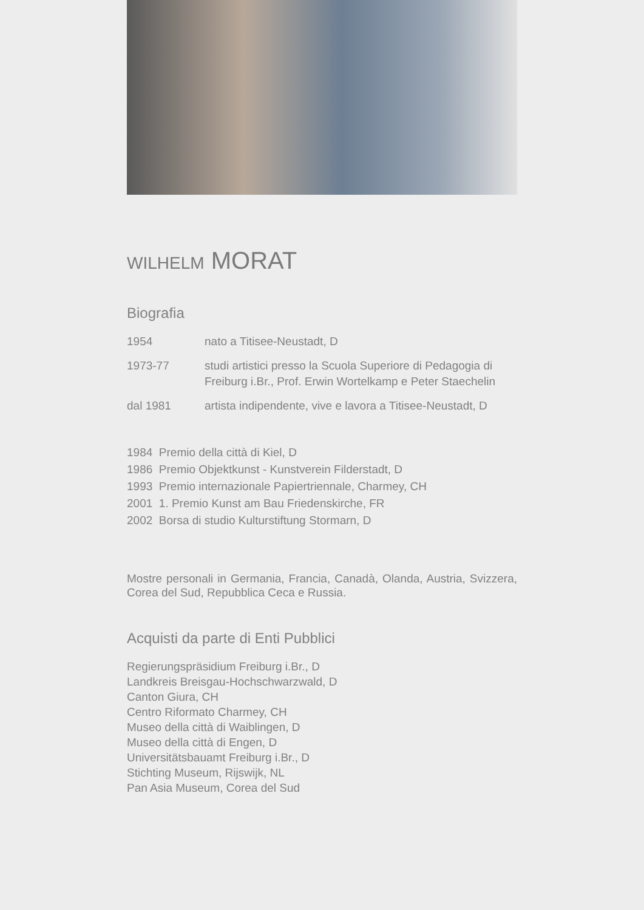WILHELM MORAT
Biografia
1954 nato a Titisee-Neustadt, D
1973-77 studi artistici presso la Scuola Superiore di Pedagogia di Freiburg i.Br., Prof. Erwin Wortelkamp e Peter Staechelin
dal 1981 artista indipendente, vive e lavora a Titisee-Neustadt, D
1984 Premio della città di Kiel, D
1986 Premio Objektkunst - Kunstverein Filderstadt, D
1993 Premio internazionale Papiertriennale, Charmey, CH
2001 1. Premio Kunst am Bau Friedenskirche, FR
2002 Borsa di studio Kulturstiftung Stormarn, D
Mostre personali in Germania, Francia, Canadà, Olanda, Austria, Svizzera, Corea del Sud, Repubblica Ceca e Russia.
Acquisti da parte di Enti Pubblici
Regierungspräsidium Freiburg i.Br., D
Landkreis Breisgau-Hochschwarzwald, D
Canton Giura, CH
Centro Riformato Charmey, CH
Museo della città di Waiblingen, D
Museo della città di Engen, D
Universitätsbauamt Freiburg i.Br., D
Stichting Museum, Rijswijk, NL
Pan Asia Museum, Corea del Sud